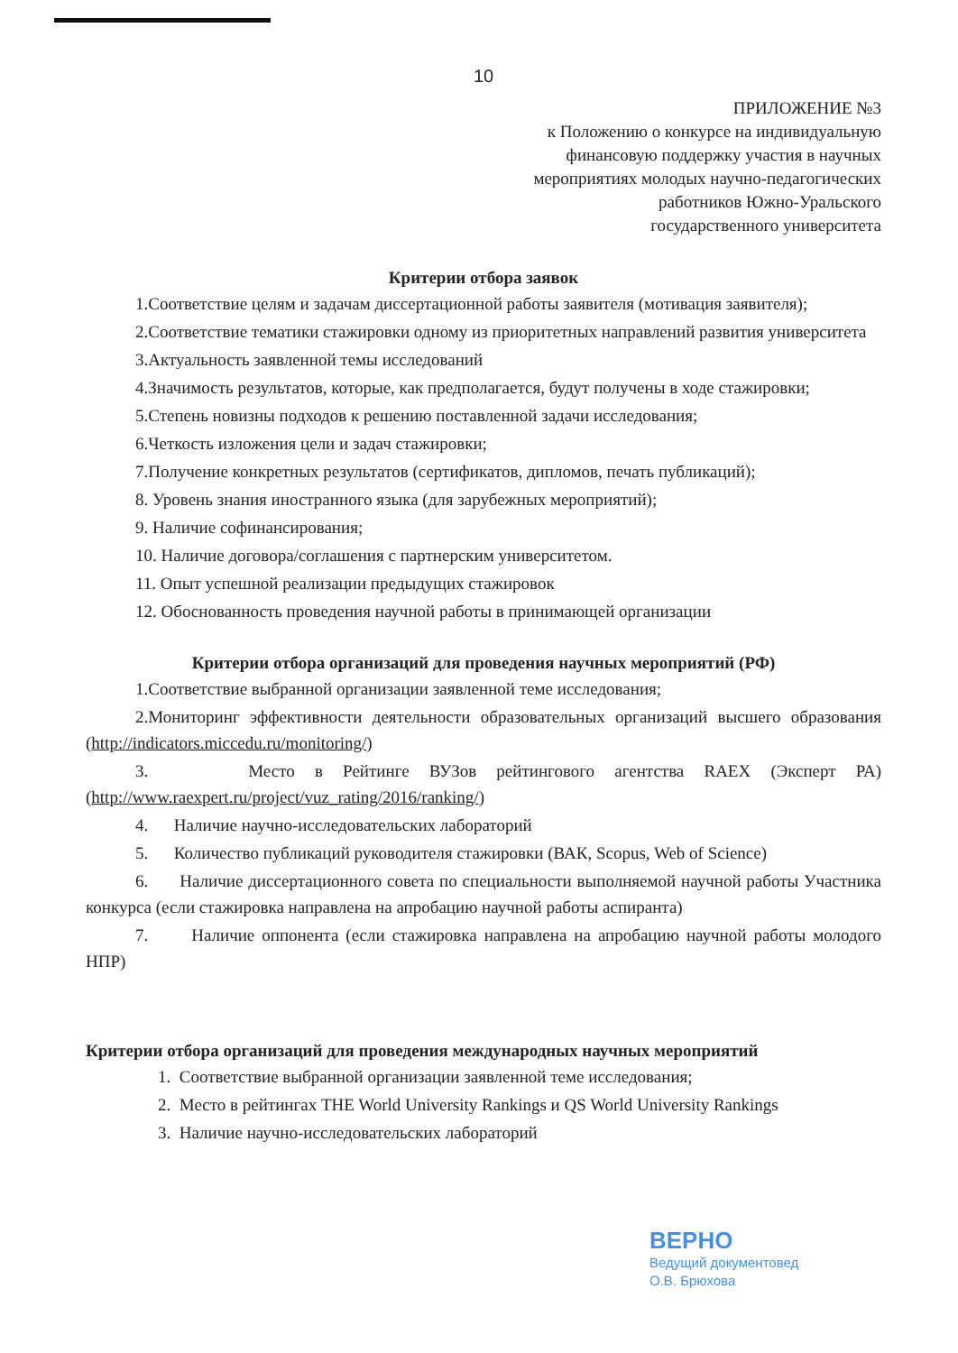10
ПРИЛОЖЕНИЕ №3
к Положению о конкурсе на индивидуальную
финансовую поддержку участия в научных
мероприятиях молодых научно-педагогических
работников Южно-Уральского
государственного университета
Критерии отбора заявок
1.Соответствие целям и задачам диссертационной работы заявителя (мотивация заявителя);
2.Соответствие тематики стажировки одному из приоритетных направлений развития университета
3.Актуальность заявленной темы исследований
4.Значимость результатов, которые, как предполагается, будут получены в ходе стажировки;
5.Степень новизны подходов к решению поставленной задачи исследования;
6.Четкость изложения цели и задач стажировки;
7.Получение конкретных результатов (сертификатов, дипломов, печать публикаций);
8. Уровень знания иностранного языка (для зарубежных мероприятий);
9. Наличие софинансирования;
10. Наличие договора/соглашения с партнерским университетом.
11. Опыт успешной реализации предыдущих стажировок
12. Обоснованность проведения научной работы в принимающей организации
Критерии отбора организаций для проведения научных мероприятий (РФ)
1.Соответствие выбранной организации заявленной теме исследования;
2.Мониторинг эффективности деятельности образовательных организаций высшего образования (http://indicators.miccedu.ru/monitoring/)
3. Место в Рейтинге ВУЗов рейтингового агентства RAEX (Эксперт РА) (http://www.raexpert.ru/project/vuz_rating/2016/ranking/)
4. Наличие научно-исследовательских лабораторий
5. Количество публикаций руководителя стажировки (ВАК, Scopus, Web of Science)
6. Наличие диссертационного совета по специальности выполняемой научной работы Участника конкурса (если стажировка направлена на апробацию научной работы аспиранта)
7. Наличие оппонента (если стажировка направлена на апробацию научной работы молодого НПР)
Критерии отбора организаций для проведения международных научных мероприятий
1. Соответствие выбранной организации заявленной теме исследования;
2. Место в рейтингах THE World University Rankings и QS World University Rankings
3. Наличие научно-исследовательских лабораторий
ВЕРНО
Ведущий документовед
О.В. Брюхова